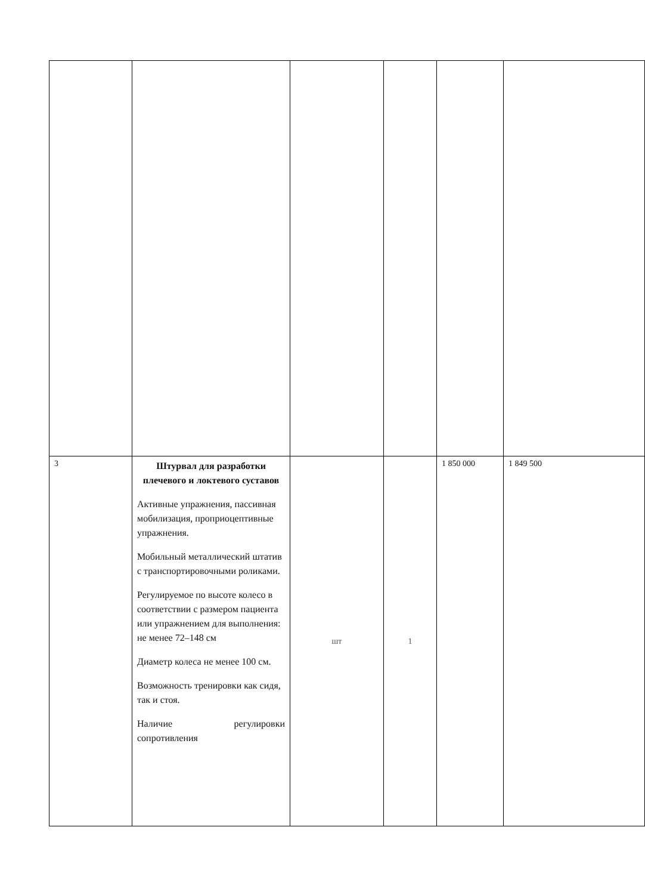| 3 | Штурвал для разработки плечевого и локтевого суставов Активные упражнения, пассивная мобилизация, проприоцептивные упражнения. Мобильный металлический штатив с транспортировочными роликами. Регулируемое по высоте колесо в соответствии с размером пациента или упражнением для выполнения: не менее 72–148 см Диаметр колеса не менее 100 см. Возможность тренировки как сидя, так и стоя. Наличие регулировки сопротивления | шт | 1 | 1 850 000 | 1 849 500 |